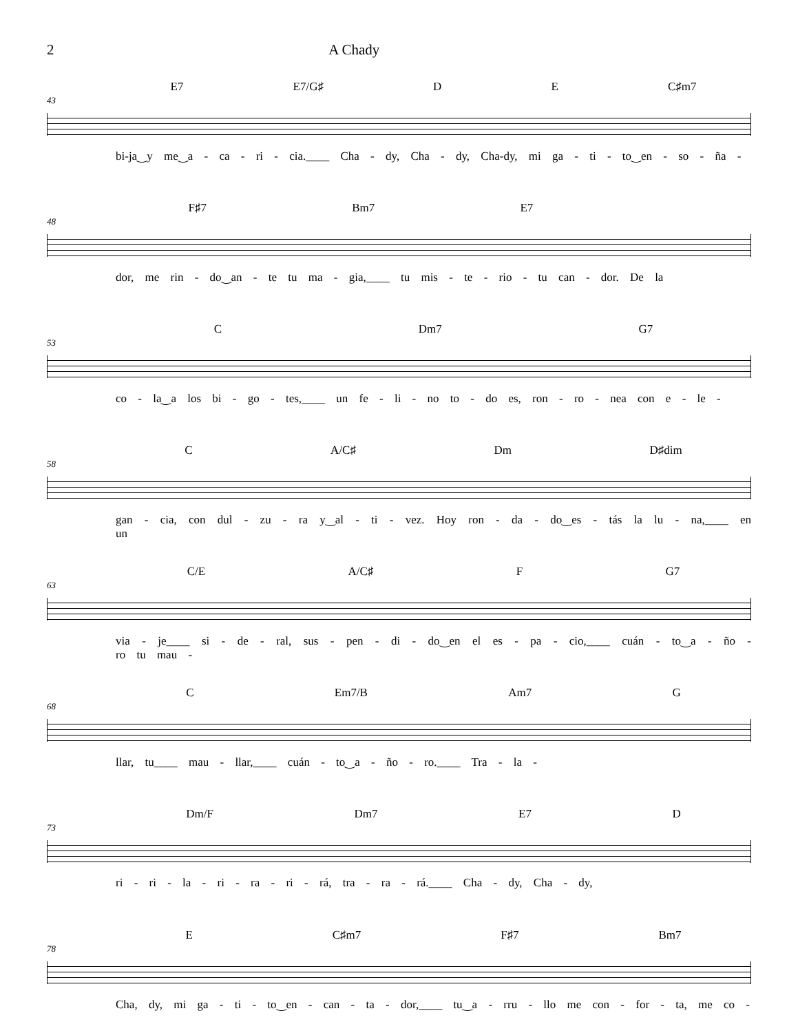2 A Chady
E7 E7/G♯ D E C♯m7
43
bi-ja‿y me‿a - ca - ri - cia.____ Cha - dy, Cha - dy, Cha-dy, mi ga - ti - to‿en - so - ña -
F♯7 Bm7 E7
48
dor, me rin - do‿an - te tu ma - gia,____ tu mis - te - rio - tu can - dor. De la
C Dm7 G7
53
co - la‿a los bi - go - tes,____ un fe - li - no to - do es, ron - ro - nea con e - le -
C A/C♯ Dm D♯dim
58
gan - cia, con dul - zu - ra y‿al - ti - vez. Hoy ron - da - do‿es - tás la lu - na,____ en un
C/E A/C♯ F G7
63
via - je____ si - de - ral, sus - pen - di - do‿en el es - pa - cio,____ cuán - to‿a - ño - ro tu mau -
C Em7/B Am7 G
68
llar, tu____ mau - llar,____ cuán - to‿a - ño - ro.____ Tra - la -
Dm/F Dm7 E7 D
73
ri - ri - la - ri - ra - ri - rá, tra - ra - rá.____ Cha - dy, Cha - dy,
E C♯m7 F♯7 Bm7
78
Cha, dy, mi ga - ti - to‿en - can - ta - dor,____ tu‿a - rru - llo me con - for - ta, me co -